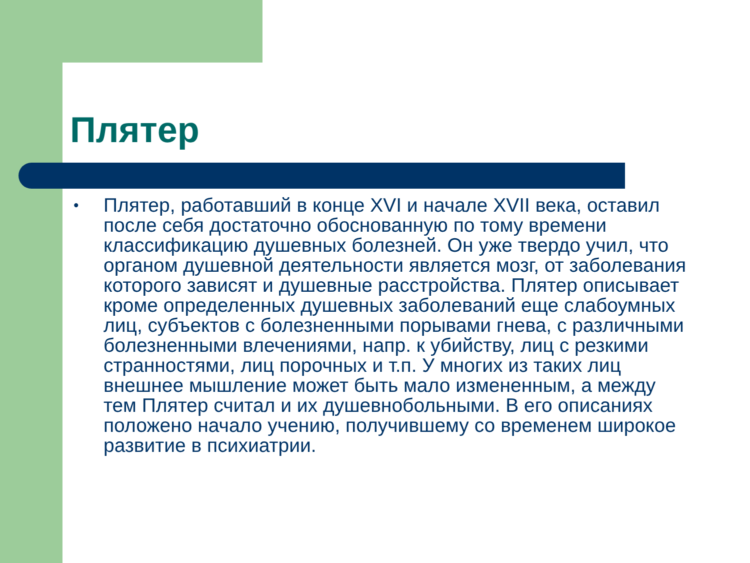Плятер
• Плятер, работавший в конце XVI и начале XVII века, оставил после себя достаточно обоснованную по тому времени классификацию душевных болезней. Он уже твердо учил, что органом душевной деятельности является мозг, от заболевания которого зависят и душевные расстройства. Плятер описывает кроме определенных душевных заболеваний еще слабоумных лиц, субъектов с болезненными порывами гнева, с различными болезненными влечениями, напр. к убийству, лиц с резкими странностями, лиц порочных и т.п. У многих из таких лиц внешнее мышление может быть мало измененным, а между тем Плятер считал и их душевнобольными. В его описаниях положено начало учению, получившему со временем широкое развитие в психиатрии.